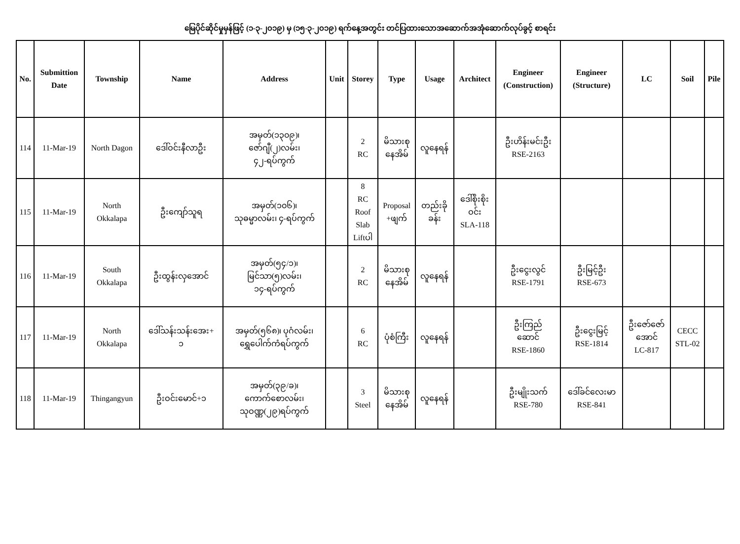မြေပိုင်ဆိုင်မှုမှန်ဖြင့် (၁-၃-၂၀၁၉) မှ (၁၅-၃-၂၀၁၉) ရက်နေ့အတွင်း တင်ပြထားသောအဆောက်အအုံဆောက်လုပ်ခွင့် စာရင်း
| No. | Submittion Date | Township | Name | Address | Unit | Storey | Type | Usage | Architect | Engineer (Construction) | Engineer (Structure) | LC | Soil | Pile |
| --- | --- | --- | --- | --- | --- | --- | --- | --- | --- | --- | --- | --- | --- | --- |
| 114 | 11-Mar-19 | North Dagon | ဒေါ်ဝင်းနီလာဦး | အမှတ်(၁၃၀၉)၊ ဇော်ဂျီ(၂)လမ်း၊ ၄၂-ရပ်ကွက် | | 2 RC | မိသားစု နေအိမ် | လူနေရန် | | ဦးဟိန်းမင်းဦး RSE-2163 | | | | |
| 115 | 11-Mar-19 | North Okkalapa | ဦးကျော်သူရ | အမှတ်(၁၀၆)၊ သုဓမ္မာလမ်း၊ ၄-ရပ်ကွက် | | 8 RC Roof Slab Liftပါ | Proposal +ဖျက် | တည်းခို ခန်း | ဒေါ်စိုးစိုး ဝင်း SLA-118 | | | | | |
| 116 | 11-Mar-19 | South Okkalapa | ဦးထွန်းလှအောင် | အမှတ်(၅၄/၁)၊ မြင်သာ(၅)လမ်း၊ ၁၄-ရပ်ကွက် | | 2 RC | မိသားစု နေအိမ် | လူနေရန် | | ဦးငွေးလွင် RSE-1791 | ဦးမြင့်ဦး RSE-673 | | | |
| 117 | 11-Mar-19 | North Okkalapa | ဒေါ်သန်းသန်းအေး+ ၁ | အမှတ်(၅၆၈)၊ ပုဂံလမ်း၊ ရွှေပေါက်ကံရပ်ကွက် | | 6 RC | ပုံစံကြီး | လူနေရန် | | ဦးကြည် ဆောင် RSE-1860 | ဦးငွေးမြင့် RSE-1814 | ဦးဇော်ဇော် အောင် LC-817 | CECC STL-02 | |
| 118 | 11-Mar-19 | Thingangyun | ဦးဝင်းမောင်+၁ | အမှတ်(၃၉/ခ)၊ ကောက်စောလမ်း၊ သုဝဏ္ဏ(၂၉)ရပ်ကွက် | | 3 Steel | မိသားစု နေအိမ် | လူနေရန် | | ဦးမျိုးသက် RSE-780 | ဒေါ်ခင်လေးမာ RSE-841 | | | |